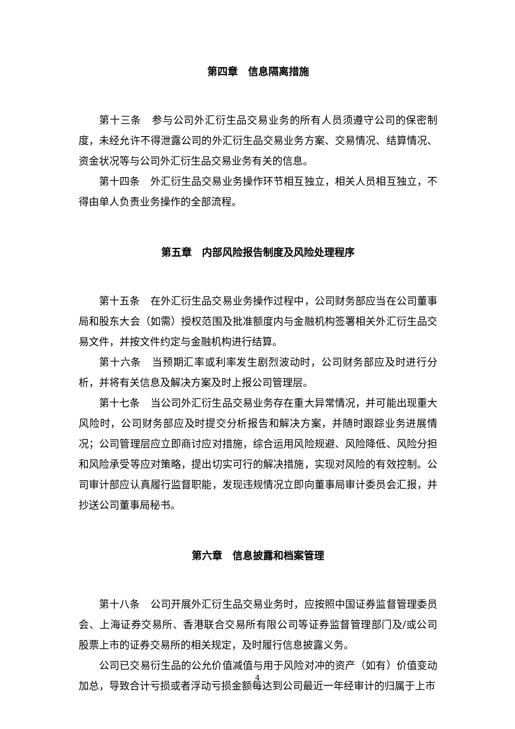第四章　信息隔离措施
第十三条　参与公司外汇衍生品交易业务的所有人员须遵守公司的保密制度，未经允许不得泄露公司的外汇衍生品交易业务方案、交易情况、结算情况、资金状况等与公司外汇衍生品交易业务有关的信息。
第十四条　外汇衍生品交易业务操作环节相互独立，相关人员相互独立，不得由单人负责业务操作的全部流程。
第五章　内部风险报告制度及风险处理程序
第十五条　在外汇衍生品交易业务操作过程中，公司财务部应当在公司董事局和股东大会（如需）授权范围及批准额度内与金融机构签署相关外汇衍生品交易文件，并按文件约定与金融机构进行结算。
第十六条　当预期汇率或利率发生剧烈波动时，公司财务部应及时进行分析，并将有关信息及解决方案及时上报公司管理层。
第十七条　当公司外汇衍生品交易业务存在重大异常情况，并可能出现重大风险时，公司财务部应及时提交分析报告和解决方案，并随时跟踪业务进展情况；公司管理层应立即商讨应对措施，综合运用风险规避、风险降低、风险分担和风险承受等应对策略，提出切实可行的解决措施，实现对风险的有效控制。公司审计部应认真履行监督职能，发现违规情况立即向董事局审计委员会汇报，并抄送公司董事局秘书。
第六章　信息披露和档案管理
第十八条　公司开展外汇衍生品交易业务时，应按照中国证券监督管理委员会、上海证券交易所、香港联合交易所有限公司等证券监督管理部门及/或公司股票上市的证券交易所的相关规定，及时履行信息披露义务。
公司已交易衍生品的公允价值减值与用于风险对冲的资产（如有）价值变动加总，导致合计亏损或者浮动亏损金额每达到公司最近一年经审计的归属于上市
4